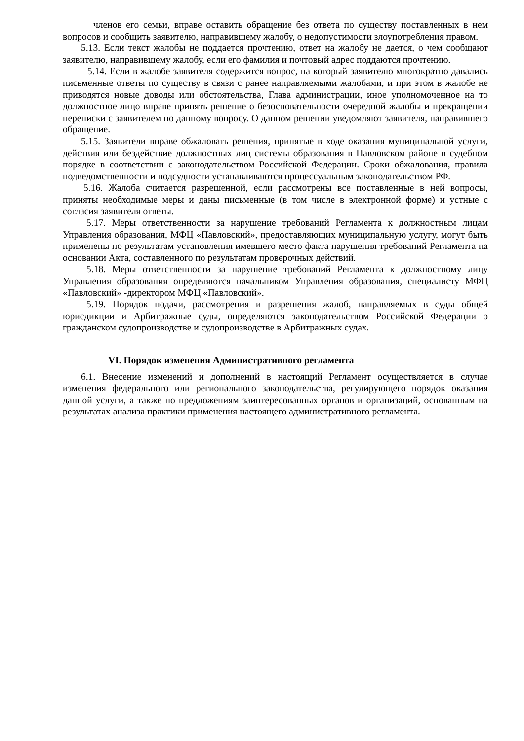членов его семьи, вправе оставить обращение без ответа по существу поставленных в нем вопросов и сообщить заявителю, направившему жалобу, о недопустимости злоупотребления правом.
5.13. Если текст жалобы не поддается прочтению, ответ на жалобу не дается, о чем сообщают заявителю, направившему жалобу, если его фамилия и почтовый адрес поддаются прочтению.
5.14. Если в жалобе заявителя содержится вопрос, на который заявителю многократно давались письменные ответы по существу в связи с ранее направляемыми жалобами, и при этом в жалобе не приводятся новые доводы или обстоятельства, Глава администрации, иное уполномоченное на то должностное лицо вправе принять решение о безосновательности очередной жалобы и прекращении переписки с заявителем по данному вопросу. О данном решении уведомляют заявителя, направившего обращение.
5.15. Заявители вправе обжаловать решения, принятые в ходе оказания муниципальной услуги, действия или бездействие должностных лиц системы образования в Павловском районе в судебном порядке в соответствии с законодательством Российской Федерации. Сроки обжалования, правила подведомственности и подсудности устанавливаются процессуальным законодательством РФ.
5.16. Жалоба считается разрешенной, если рассмотрены все поставленные в ней вопросы, приняты необходимые меры и даны письменные (в том числе в электронной форме) и устные с согласия заявителя ответы.
5.17. Меры ответственности за нарушение требований Регламента к должностным лицам Управления образования, МФЦ «Павловский», предоставляющих муниципальную услугу, могут быть применены по результатам установления имевшего место факта нарушения требований Регламента на основании Акта, составленного по результатам проверочных действий.
5.18. Меры ответственности за нарушение требований Регламента к должностному лицу Управления образования определяются начальником Управления образования, специалисту МФЦ «Павловский» -директором МФЦ «Павловский».
5.19. Порядок подачи, рассмотрения и разрешения жалоб, направляемых в суды общей юрисдикции и Арбитражные суды, определяются законодательством Российской Федерации о гражданском судопроизводстве и судопроизводстве в Арбитражных судах.
VI. Порядок изменения Административного регламента
6.1. Внесение изменений и дополнений в настоящий Регламент осуществляется в случае изменения федерального или регионального законодательства, регулирующего порядок оказания данной услуги, а также по предложениям заинтересованных органов и организаций, основанным на результатах анализа практики применения настоящего административного регламента.